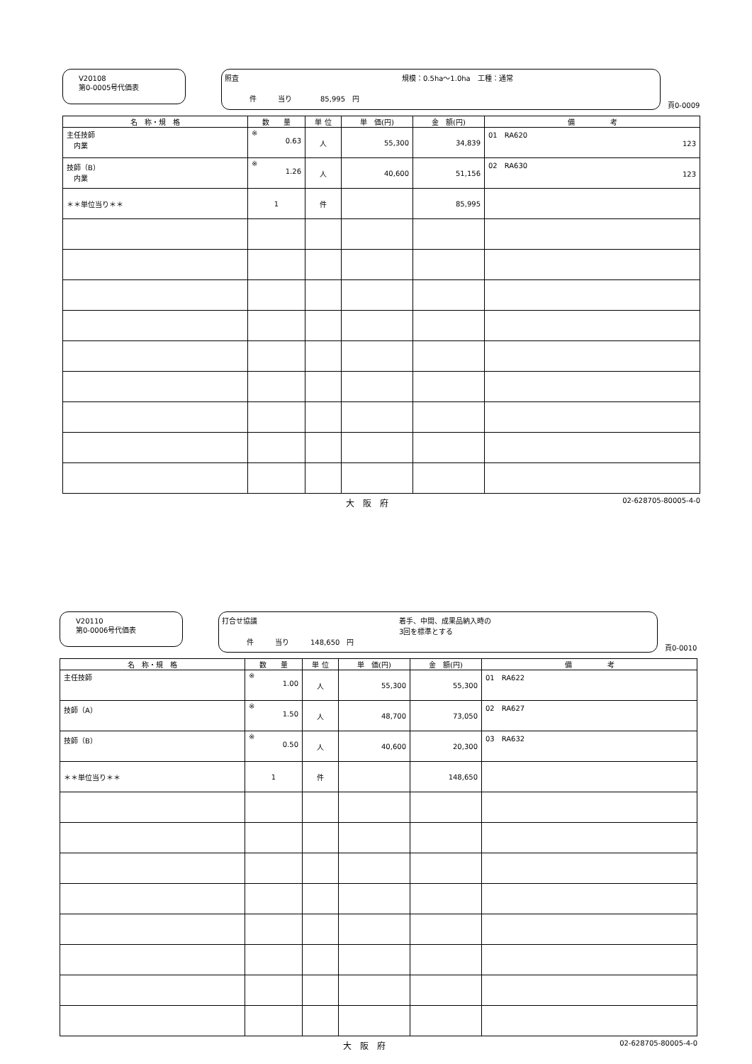V20108
第0-0005号代価表
照査 規模：0.5ha～1.0ha　工種：通常
件　　　当り　　　　85,995　円
頁0-0009
| 名 称・規 格 | 数 量 | 単 位 | 単 価(円) | 金 額(円) | 備 考 |
| --- | --- | --- | --- | --- | --- |
| 主任技師 内業 | ※ 0.63 | 人 | 55,300 | 34,839 | 01 RA620 123 |
| 技師（B） 内業 | ※ 1.26 | 人 | 40,600 | 51,156 | 02 RA630 123 |
| ＊＊単位当り＊＊ | 1 | 件 | | 85,995 | |
大　阪　府 02-628705-80005-4-0
V20110
第0-0006号代価表
打合せ協議 着手、中間、成果品納入時の
3回を標準とする
件　　　当り　　　148,650　円
頁0-0010
| 名 称・規 格 | 数 量 | 単 位 | 単 価(円) | 金 額(円) | 備 考 |
| --- | --- | --- | --- | --- | --- |
| 主任技師 | ※ 1.00 | 人 | 55,300 | 55,300 | 01 RA622 |
| 技師（A） | ※ 1.50 | 人 | 48,700 | 73,050 | 02 RA627 |
| 技師（B） | ※ 0.50 | 人 | 40,600 | 20,300 | 03 RA632 |
| ＊＊単位当り＊＊ | 1 | 件 | | 148,650 | |
大　阪　府 02-628705-80005-4-0